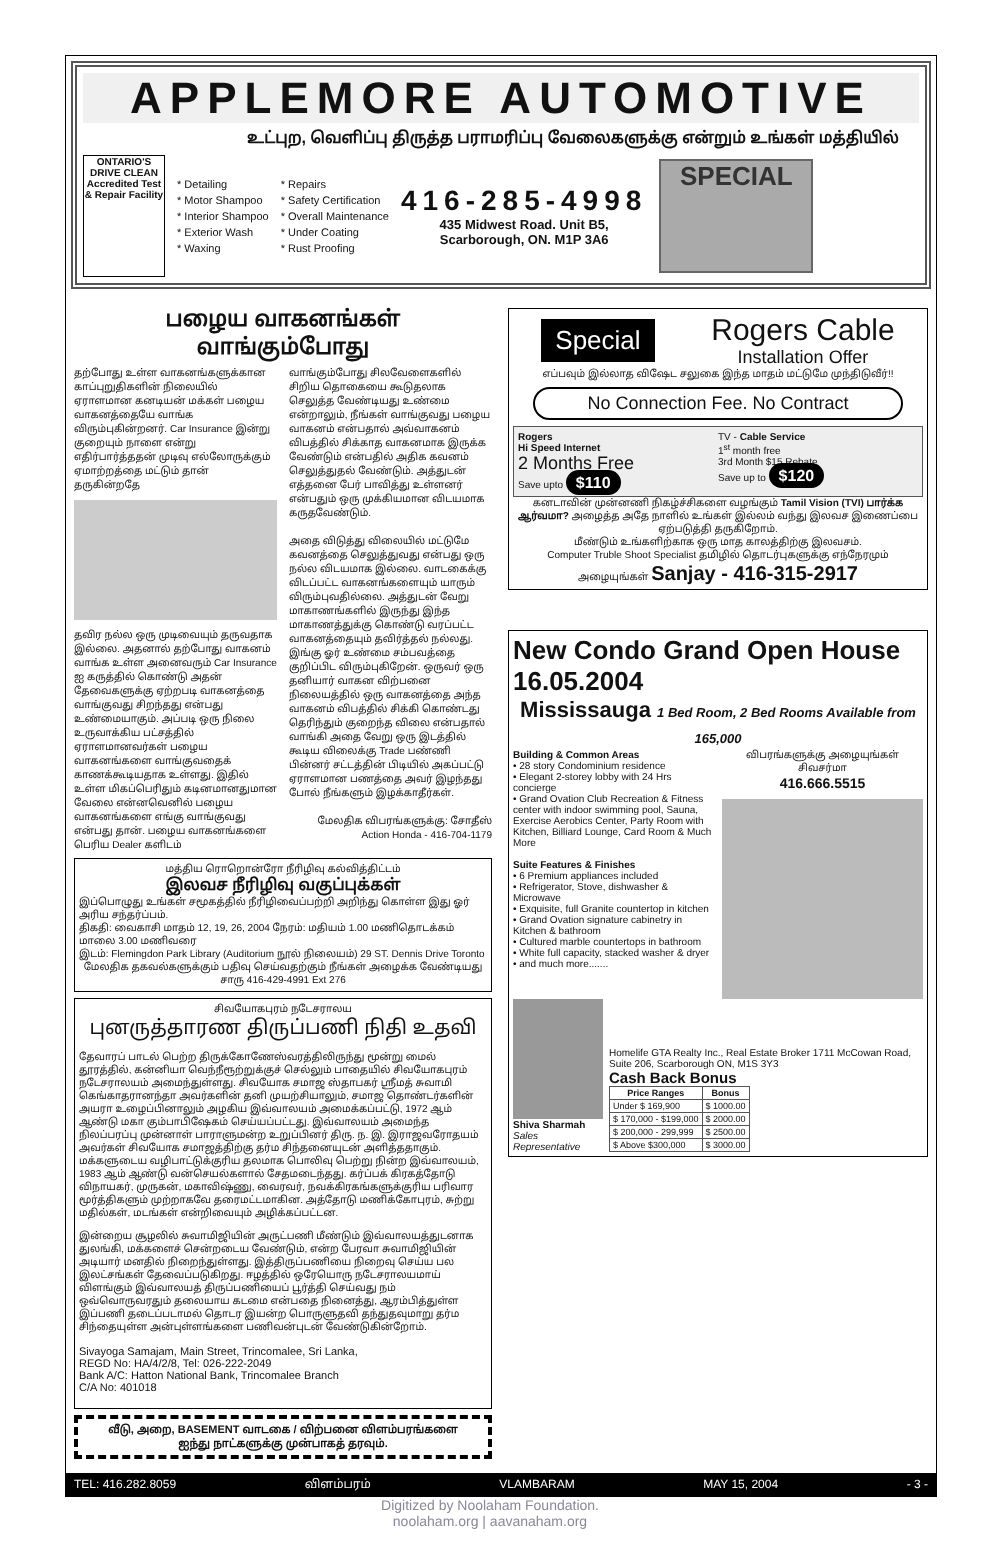APPLEMORE AUTOMOTIVE
உட்புற, வெளிப்பு திருத்த பராமரிப்பு வேலைகளுக்கு என்றும் உங்கள் மத்தியில்
ONTARIO'S DRIVE CLEAN
Accredited Test & Repair Facility
* Detailing
* Motor Shampoo
* Interior Shampoo
* Exterior Wash
* Waxing
* Repairs
* Safety Certification
* Overall Maintenance
* Under Coating
* Rust Proofing
416-285-4998
435 Midwest Road. Unit B5,
Scarborough, ON. M1P 3A6
SPECIAL
பழைய வாகனங்கள் வாங்கும்போது
தற்போது உள்ள வாகனங்களுக்கான காப்புறுதிகளின் நிலையில் ஏராளமான கனடியன் மக்கள் பழைய வாகனத்தையே வாங்க விரும்புகின்றனர். Car Insurance இன்று குறையும் நாளை என்று எதிர்பார்த்ததன் முடிவு எல்லோருக்கும் ஏமாற்றத்தை மட்டும் தான் தருகின்றதே
தவிர நல்ல ஒரு முடிவையும் தருவதாக இல்லை. அதனால் தற்போது வாகனம் வாங்க உள்ள அனைவரும் Car Insurance ஐ கருத்தில் கொண்டு அதன் தேவைகளுக்கு ஏற்றபடி வாகனத்தை வாங்குவது சிறந்தது என்பது உண்மையாகும். அப்படி ஒரு நிலை உருவாக்கிய பட்சத்தில் ஏராளமானவர்கள் பழைய வாகனங்களை வாங்குவதைக் காணக்கூடியதாக உள்ளது. இதில் உள்ள மிகப்பெரிதும் கடினமானதுமான வேலை என்னவெனில் பழைய வாகனங்களை எங்கு வாங்குவது என்பது தான். பழைய வாகனங்களை பெரிய Dealer களிடம்
வாங்கும்போது சிலவேளைகளில் சிறிய தொகையை கூடுதலாக செலுத்த வேண்டியது உண்மை என்றாலும், நீங்கள் வாங்குவது பழைய வாகனம் என்பதால் அவ்வாகனம் விபத்தில் சிக்காத வாகனமாக இருக்க வேண்டும் என்பதில் அதிக கவனம் செலுத்துதல் வேண்டும். அத்துடன் எத்தனை பேர் பாவித்து உள்ளனர் என்பதும் ஒரு முக்கியமான விடயமாக கருதவேண்டும்.
அதை விடுத்து விலையில் மட்டுமே கவனத்தை செலுத்துவது என்பது ஒரு நல்ல விடயமாக இல்லை. வாடகைக்கு விடப்பட்ட வாகனங்களையும் யாரும் விரும்புவதில்லை. அத்துடன் வேறு மாகாணங்களில் இருந்து இந்த மாகாணத்துக்கு கொண்டு வரப்பட்ட வாகனத்தையும் தவிர்த்தல் நல்லது. இங்கு ஓர் உண்மை சம்பவத்தை குறிப்பிட விரும்புகிறேன். ஒருவர் ஒரு தனியார் வாகன விற்பனை நிலையத்தில் ஒரு வாகனத்தை அந்த வாகனம் விபத்தில் சிக்கி கொண்டது தெரிந்தும் குறைந்த விலை என்பதால் வாங்கி அதை வேறு ஒரு இடத்தில் கூடிய விலைக்கு Trade பண்ணி பின்னர் சட்டத்தின் பிடியில் அகப்பட்டு ஏராளமான பணத்தை அவர் இழந்தது போல் நீங்களும் இழக்காதீர்கள்.
மேலதிக விபரங்களுக்கு: சோதீஸ்
Action Honda - 416-704-1179
மத்திய ரொறொன்ரோ நீரிழிவு கல்வித்திட்டம்
இலவச நீரிழிவு வகுப்புக்கள்
இப்பொழுது உங்கள் சமூகத்தில் நீரிழிவைப்பற்றி அறிந்து கொள்ள இது ஓர் அரிய சந்தர்ப்பம்.
திகதி: வைகாசி மாதம் 12, 19, 26, 2004 நேரம்: மதியம் 1.00 மணிதொடக்கம் மாலை 3.00 மணிவரை
இடம்: Flemingdon Park Library (Auditorium நூல் நிலையம்) 29 ST. Dennis Drive Toronto
மேலதிக தகவல்களுக்கும் பதிவு செய்வதற்கும் நீங்கள் அழைக்க வேண்டியது
சாரு 416-429-4991 Ext 276
சிவயோகபுரம் நடேசராலய
புனருத்தாரண திருப்பணி நிதி உதவி
தேவாரப் பாடல் பெற்ற திருக்கோணேஸ்வரத்திலிருந்து மூன்று மைல் தூரத்தில், கன்னியா வெந்நீரூற்றுக்குச் செல்லும் பாதையில் சிவயோகபுரம் நடேசராலயம் அமைந்துள்ளது. சிவயோக சமாஜ ஸ்தாபகர் ஸ்ரீமத் சுவாமி கெங்காதரானந்தா அவர்களின் தனி முயற்சியாலும், சமாஜ தொண்டர்களின் அயரா உழைப்பினாலும் அழகிய இவ்வாலயம் அமைக்கப்பட்டு, 1972 ஆம் ஆண்டு மகா கும்பாபிஷேகம் செய்யப்பட்டது. இவ்வாலயம் அமைந்த நிலப்பரப்பு முன்னாள் பாராளுமன்ற உறுப்பினர் திரு. ந. இ. இராஜவரோதயம் அவர்கள் சிவயோக சமாஜத்திற்கு தர்ம சிந்தனையுடன் அளித்ததாகும். மக்களுடைய வழிபாட்டுக்குரிய தலமாக பொலிவு பெற்று நின்ற இவ்வாலயம், 1983 ஆம் ஆண்டு வன்செயல்களால் சேதமடைந்தது. கர்ப்பக் கிரகத்தோடு விநாயகர், முருகன், மகாவிஷ்ணு, வைரவர், நவக்கிரகங்களுக்குரிய பரிவார மூர்த்திகளும் முற்றாகவே தரைமட்டமாகின. அத்தோடு மணிக்கோபுரம், சுற்று மதில்கள், மடங்கள் என்றிவையும் அழிக்கப்பட்டன.
இன்றைய சூழலில் சுவாமிஜியின் அருட்பணி மீண்டும் இவ்வாலயத்துடனாக துலங்கி, மக்களைச் சென்றடைய வேண்டும், என்ற பேரவா சுவாமிஜியின் அடியார் மனதில் நிறைந்துள்ளது. இத்திருப்பணியை நிறைவு செய்ய பல இலட்சங்கள் தேவைப்படுகிறது. ஈழத்தில் ஒரேயொரு நடேசராலயமாய் விளங்கும் இவ்வாலயத் திருப்பணியைப் பூர்த்தி செய்வது நம் ஒவ்வொருவரதும் தலையாய கடமை என்பதை நினைத்து, ஆரம்பித்துள்ள இப்பணி தடைப்படாமல் தொடர இயன்ற பொருளுதவி தந்துதவுமாறு தர்ம சிந்தையுள்ள அன்புள்ளங்களை பணிவன்புடன் வேண்டுகின்றோம்.
Sivayoga Samajam, Main Street, Trincomalee, Sri Lanka,
REGD No: HA/4/2/8, Tel: 026-222-2049
Bank A/C: Hatton National Bank, Trincomalee Branch
C/A No: 401018
வீடு, அறை, BASEMENT வாடகை / விற்பனை விளம்பரங்களை
ஐந்து நாட்களுக்கு முன்பாகத் தரவும்.
Special
Rogers Cable
Installation Offer
எப்பவும் இல்லாத விஷேட சலுகை இந்த மாதம் மட்டுமே முந்திடுவீர்!!
No Connection Fee. No Contract
Rogers
Hi Speed Internet
2 Months Free
Save upto $110
TV - Cable Service
1<sup>st</sup> month free
3rd Month $15 Rebate
Save up to $120
கனடாவின் முன்னணி நிகழ்ச்சிகளை வழங்கும் Tamil Vision (TVI) பார்க்க ஆர்வமா? அழைத்த அதே நாளில் உங்கள் இல்லம் வந்து இலவச இணைப்பை ஏற்படுத்தி தருகிறோம்.
மீண்டும் உங்களிற்காக ஒரு மாத காலத்திற்கு இலவசம்.
Computer Truble Shoot Specialist தமிழில் தொடர்புகளுக்கு எந்நேரமும்
அழையுங்கள் Sanjay - 416-315-2917
New Condo Grand Open House 16.05.2004
Mississauga 1 Bed Room, 2 Bed Rooms Available from 165,000
Building & Common Areas
• 28 story Condominium residence
• Elegant 2-storey lobby with 24 Hrs concierge
• Grand Ovation Club Recreation & Fitness center with indoor swimming pool, Sauna, Exercise Aerobics Center, Party Room with Kitchen, Billiard Lounge, Card Room & Much More
Suite Features & Finishes
• 6 Premium appliances included
• Refrigerator, Stove, dishwasher & Microwave
• Exquisite, full Granite countertop in kitchen
• Grand Ovation signature cabinetry in Kitchen & bathroom
• Cultured marble countertops in bathroom
• White full capacity, stacked washer & dryer
• and much more.......
விபரங்களுக்கு அழையுங்கள் சிவசர்மா
416.666.5515
Shiva Sharmah
Sales Representative
Homelife GTA Realty Inc., Real Estate Broker 1711 McCowan Road, Suite 206, Scarborough ON, M1S 3Y3
Cash Back Bonus
| Price Ranges | Bonus |
| --- | --- |
| Under $ 169,900 | $ 1000.00 |
| $ 170,000 - $199,000 | $ 2000.00 |
| $ 200,000 - 299,999 | $ 2500.00 |
| $ Above $300,000 | $ 3000.00 |
TEL: 416.282.8059 விளம்பரம் VLAMBARAM MAY 15, 2004 - 3 -
Digitized by Noolaham Foundation.
noolaham.org | aavanaham.org